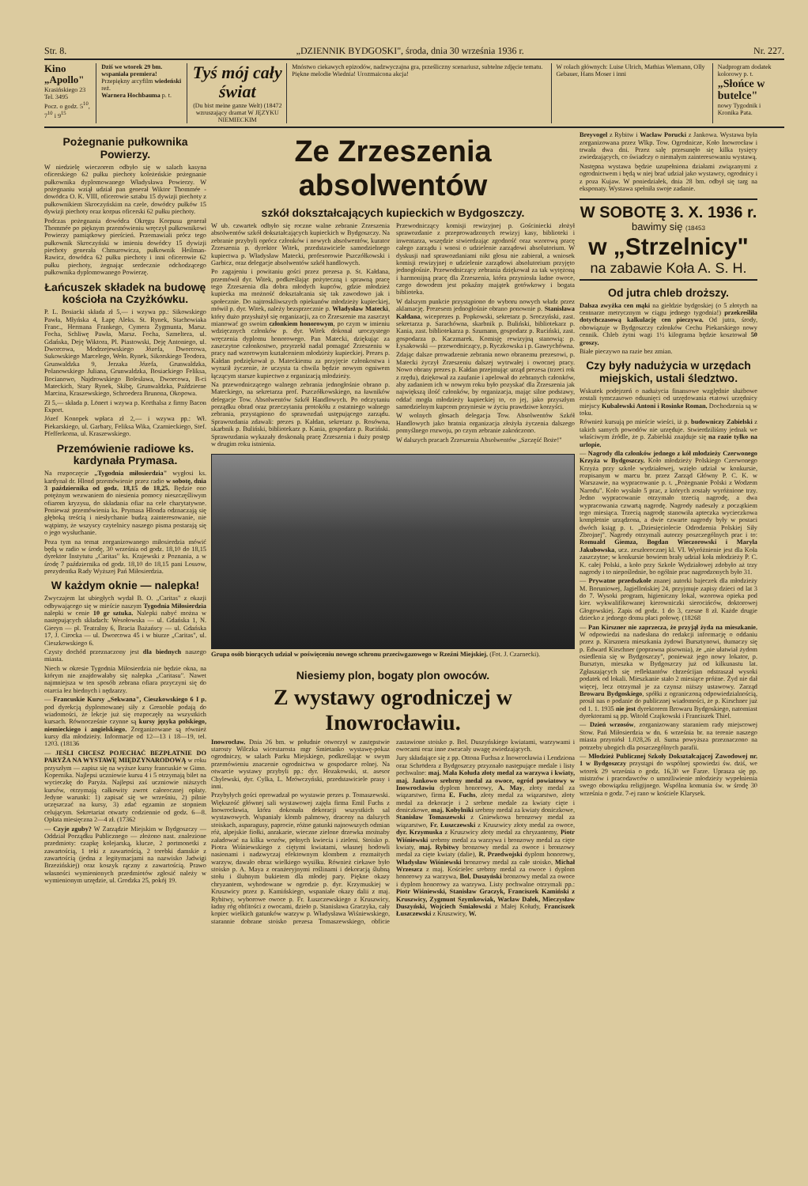Str. 8. „DZIENNIK BYDGOSKI", środa, dnia 30 września 1936 r. Nr. 227.
Kino „Apollo"
Krasińskiego 23 Tel. 3495
Pocz. o godz. 5<sup>10</sup>, 7<sup>10</sup> i 9<sup>15</sup>
Dziś we wtorek 29 bm. wspaniała premiera!
Przepiękny arcyfilm wiedeński reż.
Warnera Hochbauma p. t.
Tyś mój cały świat
(Du bist meine ganze Welt) (18472
wzruszający dramat W JĘZYKU NIEMIECKIM
Mnóstwo ciekawych epizodów, nadzwyczajna gra, prześliczny scenariusz, subtelne zdjęcie tematu. Piękne melodie Wiednia! Urozmaicona akcja!
W rolach głównych: Luise Ulrich, Mathias Wiemann, Olly Gebauer, Hans Moser i inni
Nadprogram dodatek kolorowy p. t.
„Słońce w butelce"
nowy Tygodnik i Kronika Pata.
Pożegnanie pułkownika Powierzy.
W niedzielę wieczorem odbyło się w salach kasyna oficerskiego 62 pułku piechoty koleżeńskie pożegnanie pułkownika dyplomowanego Władysława Powierzy. W pożegnaniu wziął udział pan generał Wiktor Thommée - dowódca O. K. VIII, oficerowie sztabu 15 dywizji piechoty z pułkownikiem Skroczyńskim na czele, dowódcy pułków 15 dywizji piechoty oraz korpus oficerski 62 pułku piechoty.
Podczas pożegnania dowódca Okręgu Korpusu generał Thommée po pięknym przemówieniu wręczył pułkownikowi Powierzy pamiątkowy pierścień. Przemawiali prócz tego pułkownik Skroczyński w imieniu dowódcy 15 dywizji piechoty generała Chmurowicza, pułkownik Heilman-Rawicz, dowódca 62 pułku piechoty i inni oficerowie 62 pułku piechoty, żegnając serdecznie odchodzącego pułkownika dyplomowanego Powierzę.
Łańcuszek składek na budowę kościoła na Czyżkówku.
P. L. Bosiacki składa zł 5,— i wzywa pp.: Sikowskiego Pawła, Młyńska 4, Łapę Aleks. St. Rynek, Stachowiaka Franc., Hermana Frankego, Cymera Zygmunta, Marsz. Focha, Schliwę Pawła, Marsz. Focha, Szmeltera, ul. Gdańska, Deję Wiktora, Pl. Piastowski, Deję Antoniego, ul. Dworcowa, Modrzejewskiego Józefa, Dworcowa, Sukowskiego Marcelego, Wełn. Rynek, Sikorskiego Teodora, Grunwaldzka 9, Jerzaka Józefa, Grunwaldzka, Polanowskiego Juliana, Grunwaldzka, Bosiackiego Feliksa, Bocianowo, Najdrowskiego Bolesława, Dworcowa, B-ci Mateckich, Stary Rynek, Skibę, Grunwaldzka, Październe Marcina, Kraszewskiego, Schroedera Brunona, Okopowa.
Zł 5,— składa p. Lönert i wzywa p. Korthalsa z firmy Bacon Export.
Józef Konopek wpłaca zł 2,— i wzywa pp.: Wł. Piekarskiego, ul. Garbary, Feliksa Wika, Czarnieckiego, Stef. Pfefferkorna, ul. Kraszewskiego.
Przemówienie radiowe ks. kardynała Prymasa.
Na rozpoczęcie „Tygodnia miłosierdzia" wygłosi ks. kardynał dr. Hlond przemówienie przez radio w sobotę, dnia 3 października od godz. 18,15 do 18,25. Będzie ono potężnym wezwaniem do niesienia pomocy nieszczęśliwym ofiarom kryzysu, do składania ofiar na cele charytatywne. Ponieważ przemówienia ks. Prymasa Hlonda odznaczają się głęboką treścią i niesłychanie budzą zainteresowanie, nie wątpimy, że wszyscy czytelnicy naszego pisma postarają się o jego wysłuchanie.
Poza tym na temat zorganizowanego miłosierdzia mówić będą w radio w środę, 30 września od godz. 18,10 do 18,15 dyrektor Instytutu „Caritas" ks. Krajewski z Poznania, a w środę 7 października od godz. 18,10 do 18,15 pani Lossow, prezydentka Rady Wyższej Pań Miłosierdzia.
W każdym oknie — nalepka!
Zwyczajem lat ubiegłych wydał B. O. „Caritas" z okazji odbywającego się w mieście naszym Tygodnia Miłosierdzia nalepki w cenie 10 gr sztuka. Nalepki nabyć można w następujących składach: Wesołowska — ul. Gdańska 1, N. Gieryn — pl. Teatralny 6, Bracia Bażańscy — ul. Gdańska 17, J. Cirocka — ul. Dworcowa 45 i w biurze „Caritas", ul. Cieszkowskiego 6.
Czysty dochód przeznaczony jest dla biednych naszego miasta.
Niech w okresie Tygodnia Miłosierdzia nie będzie okna, na którym nie znajdowałaby się nalepka „Caritasu". Nawet najmniejsza w ten sposób zebrana ofiara przyczyni się do otarcia łez biednych i nędzarzy.
— Francuskie Kursy „Sekwana", Cieszkowskiego 6 I p. pod dyrekcją dyplomowanej siły z Grenoble podają do wiadomości, że lekcje już się rozpoczęły na wszystkich kursach. Równocześnie czynne są kursy języka polskiego, niemieckiego i angielskiego. Zorganizowane są również kursy dla młodzieży. Informacje od 12—13 i 18—19, tel. 1203. (18136
— JEŚLI CHCESZ POJECHAĆ BEZPŁATNIE DO PARYŻA NA WYSTAWĘ MIĘDZYNARODOWĄ w roku przyszłym — zapisz się na wyższe kursy francuskie w Gimn. Kopernika. Najlepsi uczniowie kursu 4 i 5 otrzymają bilet na wycieczkę do Paryża. Najlepsi zaś uczniowie niższych kursów, otrzymają całkowity zwrot całorocznej opłaty. Jedyne warunki: 1) zapisać się we wrześniu, 2) pilnie uczęszczać na kursy, 3) zdać egzamin ze stopniem celującym. Sekretariat otwarty codziennie od godz. 6—8. Opłata miesięczna 2—4 zł. (17362
— Czyje zguby? W Zarządzie Miejskim w Bydgoszczy — Oddział Porządku Publicznego — złożono nast. znalezione przedmioty: czapkę kolejarską, klucze, 2 portmonetki z zawartością, 1 teki z zawartością, 2 torebki damskie z zawartością (jedna z legitymacjami na nazwisko Jadwigi Brzezińskiej) oraz koszyk rączny z zawartością. Prawo własności wymienionych przedmiotów zgłosić należy w wymienionym urzędzie, ul. Grodzka 25, pokój 19.
Ze Zrzeszenia absolwentów
szkół dokształcających kupieckich w Bydgoszczy.
W ub. czwartek odbyło się roczne walne zebranie Zrzeszenia absolwentów szkół dokształcających kupieckich w Bydgoszczy. Na zebranie przybyli oprócz członków i nowych absolwentów, kurator Zrzeszenia p. dyrektor Witek, przedstawiciele samodzielnego kupiectwa p. Władysław Matecki, profesorowie Pszczółkowski i Garbicz, oraz delegacje absolwentów szkół handlowych.
Po zagajeniu i powitaniu gości przez prezesa p. St. Kałdana, przemówił dyr. Witek, podkreślając pożyteczną i sprawną pracę tego Zrzeszenia dla dobra młodych kupców, gdzie młodzież kupiecka ma możność dokształcania się tak zawodowo jak i społecznie. Do najtroskliwszych opiekunów młodzieży kupieckiej, mówił p. dyr. Witek, należy bezsprzecznie p. Władysław Matecki, który dużo przysłużył się organizacji, za co Zrzeszenie ma zaszczyt mianować go swoim członkiem honorowym, po czym w imieniu wdzięcznych członków p. dyr. Witek dokonał uroczystego wręczenia dyplomu honorowego. Pan Matecki, dziękując za zaszczytne członkostwo, przyrzekł nadal pomagać Zrzeszeniu w pracy nad wzorowym kształceniem młodzieży kupieckiej. Prezes p. Kałdan podziękował p. Mateckiemu za przyjęcie członkostwa i wyraził życzenie, że uczysta ta chwila będzie nowym ogniwem łączącym starsze kupiectwo z organizacją młodzieży.
Na przewodniczącego walnego zebrania jednogłośnie obrano p. Mateckiego, na sekretarza prof. Pszczółkowskiego, na ławników delegacje Tow. Absolwentów Szkół Handlowych. Po odczytaniu porządku obrad oraz przeczytaniu protokółu z ostatniego walnego zebrania, przystąpiono do sprawozdań ustępującego zarządu. Sprawozdania zdawali: prezes p. Kałdan, sekretarz p. Rosówna, skarbnik p. Buliński, bibliotekarz p. Kania, gospodarz p. Ruciński. Sprawozdania wykazały doskonałą pracę Zrzeszenia i duży postęp w drugim roku istnienia.
Przewodniczący komisji rewizyjnej p. Gościniecki złożył sprawozdanie z przeprowadzonych rewizyj kasy, biblioteki i inwentarza, wszędzie stwierdzając zgodność oraz wzorową pracę całego zarządu i wnosi o udzielenie zarządowi absolutorium. W dyskusji nad sprawozdaniami nikt głosu nie zabierał, a wniosek komisji rewizyjnej o udzielenie zarządowi absolutorium przyjęto jednogłośnie. Przewodniczący zebrania dziękował za tak wytężoną i harmonijną pracę dla Zrzeszenia, która przyniosła ładne owoce, czego dowodem jest pokaźny majątek gotówkowy i bogata biblioteka.
W dalszym punkcie przystąpiono do wyboru nowych władz przez aklamację. Prezesem jednogłośnie obrano ponownie p. Stanisława Kałdana, wiceprezes p. Popkowski, sekretarz p. Sroczyński, zast. sekretarza p. Sarachówna, skarbnik p. Buliński, bibliotekarz p. Kania, zast. bibliotekarza p. Szumann, gospodarz p. Ruciński, zast. gospodarza p. Kaczmarek. Komisję rewizyjną stanowią: p. Łysakowski — przewodniczący, p. Ryczkowska i p. Gawrychówna.
Zdając dalsze prowadzenie zebrania nowo obranemu prezesowi, p. Matecki życzył Zrzeszeniu dalszej wytrwałej i owocnej pracy. Nowo obrany prezes p. Kałdan przejmując urząd prezesa (trzeci rok z rzędu), dziękował za zaufanie i apelował do zebranych członków, aby zadaniem ich w nowym roku było pozyskać dla Zrzeszenia jak największą ilość członków, by organizacja, mając silne podstawy, oddać mogła młodzieży kupieckiej to, co jej, jako przyszłym samodzielnym kupcom przyniesie w życiu prawdziwe korzyści.
W wolnych głosach delegacja Tow. Absolwentów Szkół Handlowych jako bratnia organizacja złożyła życzenia dalszego pomyślnego rozwoju, po czym zebranie zakończono.
W dalszych pracach Zrzeszenia Absolwentów „Szczęść Boże!"
Grupa osób biorących udział w poświęceniu nowego schronu przeciwgazowego w Rzeźni Miejskiej. (Fot. J. Czarnecki).
Niesiemy plon, bogaty plon owoców.
Z wystawy ogrodniczej w Inowrocławiu.
Inowrocław. Dnia 26 bm. w południe otworzył w zastępstwie starosty Wilczka wicestarosta mgr Śmietanko wystawę-pokaz ogrodniczy, w salach Parku Miejskiego, podkreślając w swym przemówieniu znaczenie ogrodnictwa w gospodarce rolnej. Na otwarcie wystawy przybyli pp.: dyr. Hozakowski, st. asesor Chylewski, dyr. Cylka, L. Mrówczyński, przedstawiciele prasy i inni.
Przybyłych gości oprowadzał po wystawie prezes p. Tomaszewski. Większość głównej sali wystawowej zajęła firma Emil Fuchs z Inowrocławia, która dokonała dekoracji wszystkich sal wystawowych. Wspaniały klomb palmowy, draceny na dalszych stoiskach, asparagusy, paprocie, różne gatunki najnowszych odmian róż, alpejskie fiołki, anrakarie, wieczne zielone drzewka możnaby załadować na kilka wozów, pełnych kwiecia i zieleni. Stoisko p. Piotra Wiśniewskiego z ciętymi kwiatami, własnej hodowli nasionami i nadzwyczaj efektownym klombem z rozmaitych warzyw, dawało obraz wielkiego wysiłku. Również ciekawe było stoisko p. A. Maya z oranżeryjnymi roślinami i dekoracją ślubną stołu i ślubnym bukietem dla młodej pary. Piękne okazy chryzantem, wyhodowane w ogrodzie p. dyr. Krzymuskiej w Kruszwicy przez p. Kamińskiego, wspaniałe okazy dalii z maj. Rybitwy, wyborowe owoce p. Fr. Łuszczewskiego z Kruszwicy, ładny róg obfitości z owocami, dzieło p. Stanisława Graczyka, cały kopiec wielkich gatunków warzyw p. Władysława Wiśniewskiego, starannie dobrane stoisko prezesa Tomaszewskiego, obficie zastawione stoisko p. Bol. Duszyńskiego kwiatami, warzywami i owocami oraz inne zwracały uwagę zwiedzających.
Jury składające się z pp. Ottona Fuchsa z Inowrocławia i Lendziona oraz Schrödera z Bydgoszczy przyznało następujące medale i listy pochwalne: maj. Mała Kołuda złoty medal za warzywa i kwiaty, maj. Jankowo srebrny medal za owoce, ogród powiatowy w Inowrocławiu dyplom honorowy, A. May, złoty medal za wiązarstwo, firma E. Fuchs, złoty medal za wiązarstwo, złoty medal za dekoracje i 2 srebrne medale za kwiaty cięte i doniczkowe, maj. Kobylniki srebrny medal za kwiaty doniczkowe, Stanisław Tomaszewski z Gniewkowa bronzowy medal za wiązarstwo, Fr. Łuszczewski z Kruszwicy złoty medal za owoce, dyr. Krzymuska z Kruszwicy złoty medal za chryzantemy, Piotr Wiśniewski srebrny medal za warzywa i bronzowy medal za cięte kwiaty, maj. Rybitwy bronzowy medal za owoce i bronzowy medal za cięte kwiaty (dalie), R. Przedwojski dyplom honorowy, Władysław Wiśniewski bronzowy medal za całe stoisko, Michał Wrzeszcz z maj. Kościelec srebrny medal za owoce i dyplom honorowy za warzywa, Bol. Duszyński bronzowy medal za owoce i dyplom honorowy za warzywa. Listy pochwalne otrzymali pp.: Piotr Wiśniewski, Stanisław Graczyk, Franciszek Kamiński z Kruszwicy, Zygmunt Szymkowiak, Wacław Dałek, Mieczysław Duszyński, Wojciech Śmiałowski z Małej Kołudy, Franciszek Łuszczewski z Kruszwicy, W.
Breyvogel z Rybitw i Wacław Porucki z Jankowa. Wystawa była zorganizowana przez Wlkp. Tow. Ogrodnicze, Koło Inowrocław i trwała dwa dni. Przez salę przesunęło się kilka tysięcy zwiedzających, co świadczy o niemałym zainteresowaniu wystawą.
Następna wystawa będzie uzupełniona działami związanymi z ogrodnictwem i będą w niej brać udział jako wystawcy, ogrodnicy i z poza Kujaw. W poniedziałek, dnia 28 bm. odbył się targ na eksponaty. Wystawa spełniła swoje zadanie.
W SOBOTĘ 3. X. 1936 r.
bawimy się (18453
w „Strzelnicy"
na zabawie Koła A. S. H.
Od jutra chleb droższy.
Dalsza zwyżka cen mąki na giełdzie bydgoskiej (o 5 złotych na centnarze metrycznym w ciągu jednego tygodnia!) przekreśliła dotychczasową kalkulację cen pieczywa. Od jutra, środy, obowiązuje w Bydgoszczy członków Cechu Piekarskiego nowy cennik. Chleb żytni wagi 1½ kilograma będzie kosztował 50 groszy.
Białe pieczywo na razie bez zmian.
Czy były nadużycia w urzędach miejskich, ustali śledztwo.
Wskutek podejrzeń o nadużycia finansowe względnie służbowe zostali tymczasowo odsunięci od urzędowania etatowi urzędnicy miejscy Kubalewski Antoni i Rosinke Roman. Dochodzenia są w toku.
Również kursują po mieście wieści, iż p. budowniczy Zabielski z takich samych powodów nie urzęduje. Stwierdziliśmy jednak we właściwym źródle, że p. Zabielski znajduje się na razie tylko na urlopie.
— Nagrody dla członków jednego z kół młodzieży Czerwonego Krzyża w Bydgoszczy. Koło młodzieży Polskiego Czerwonego Krzyża przy szkole wydziałowej, wzięło udział w konkursie, rozpisanym w marcu br. przez Zarząd Główny P. C. K. w Warszawie, na wypracowanie p. t. „Pożegnanie Polski z Wodzem Narodu". Koło wysłało 5 prac, z których zostały wyróżnione trzy. Jedno wypracowanie otrzymało trzecią nagrodę, a dwa wypracowania czwartą nagrodę. Nagrody nadeszły z początkiem tego miesiąca. Trzecią nagrodę stanowiła apteczka wycieczkowa kompletnie urządzona, a dwie czwarte nagrody były w postaci dwóch ksiąg p. t. „Dziesięciolecie Odrodzenia Polskiej Siły Zbrojnej". Nagrody otrzymali autorzy poszczególnych prac i to: Romuald Giemza, Bogdan Wieczorowski i Maryla Jakubowska, ucz. zeszłorocznej kl. VI. Wyróżnienie jest dla Koła zaszczytne; w konkursie bowiem brały udział koła młodzieży P. C. K. całej Polski, a koło przy Szkole Wydziałowej zdobyło aż trzy nagrody i to niepoślednie, bo ogólnie prac nagrodzonych było 31.
— Prywatne przedszkole znanej autorki bajeczek dla młodzieży M. Boruniowej, Jagiellońskiej 24, przyjmuje zapisy dzieci od lat 3 do 7. Wysoki program, higieniczny lokal, wzorowa opieka pod kier. wykwalifikowanej kierowniczki sierocińców, doktorowej Głogowskiej. Zapis od godz. 1 do 3, czesne 8 zł. Każde drugie dziecko z jednego domu płaci połowę. (18268
— Pan Kirszner nie zaprzecza, że przyjął żyda na mieszkanie. W odpowiedzi na nadesłana do redakcji informację o oddaniu przez p. Kirsznera mieszkania żydowi Bursztynowi, tłumaczy się p. Edward Kirschner (poprawna pisownia), że „nie ułatwiał żydom osiedlenia się w Bydgoszczy", ponieważ jego nowy lokator, p. Bursztyn, mieszka w Bydgoszczy już od kilkunastu lat. Zgłaszających się reflektantów chrześcijan odstraszał wysoki podatek od lokali. Mieszkanie stało 2 miesiące próżne. Żyd nie dał więcej, lecz otrzymał je za czynsz niższy ustawowy. Zarząd Browaru Bydgoskiego, spółki z ograniczoną odpowiedzialnością, prosił nas o podanie do publicznej wiadomości, że p. Kirschner już od 1. 1. 1935 nie jest dyrektorem Browaru Bydgoskiego, natomiast dyrektorami są pp. Witold Czajkowski i Franciszek Thiel.
— Dzień wrzosów, zorganizowany staraniem rady miejscowej Stow. Pań Miłosierdzia w dn. 6 września br. na terenie naszego miasta przyniósł 1.028,26 zł. Suma powyższa przeznaczono na potrzeby ubogich dla poszczególnych parafii.
— Młodzież Publicznej Szkoły Dokształcającej Zawodowej nr. 1 w Bydgoszczy przystąpi do wspólnej spowiedzi św. dziś, we wtorek 29 września o godz. 16,30 we Farze. Uprasza się pp. mistrzów i pracodawców o umożliwienie młodzieży wypełnienia swego obowiązku religijnego. Wspólna komunia św. w środę 30 września o godz. 7-ej rano w kościele Klarysek.